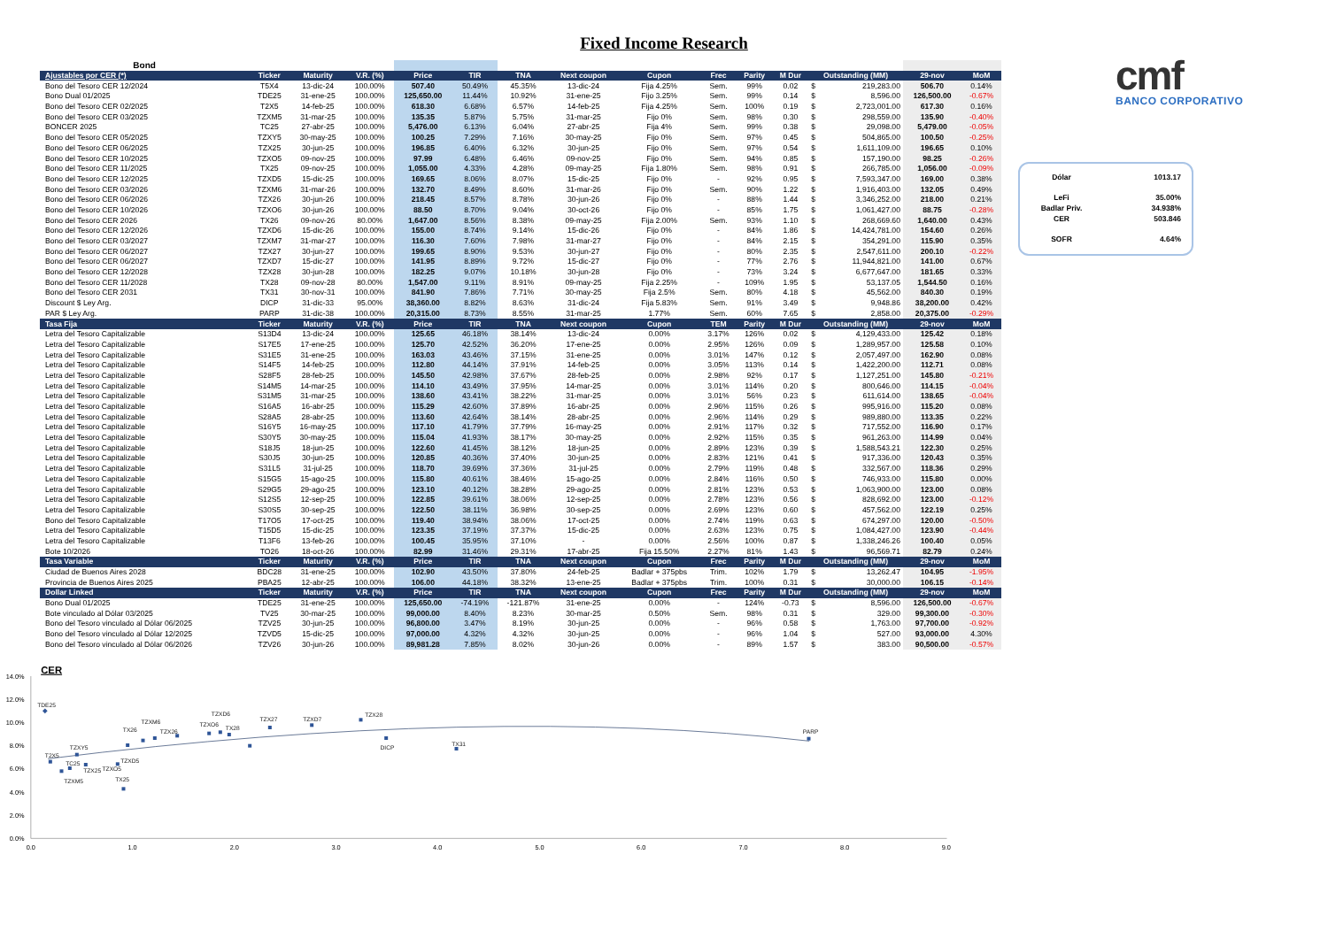Fixed Income Research
| Bond | | | | | | | | | | | | | | | |
| --- | --- | --- | --- | --- | --- | --- | --- | --- | --- | --- | --- | --- | --- | --- | --- |
| Ajustables por CER (*) | Ticker | Maturity | V.R. (%) | Price | TIR | TNA | Next coupon | Cupon | Frec | Parity | M Dur | Outstanding (MM) | | 29-nov | MoM |
| Bono del Tesoro CER 12/2024 | T5X4 | 13-dic-24 | 100.00% | 507.40 | 50.49% | 45.35% | 13-dic-24 | Fija 4.25% | Sem. | 99% | 0.02 | $ | 219,283.00 | 506.70 | 0.14% |
| Bono Dual 01/2025 | TDE25 | 31-ene-25 | 100.00% | 125,650.00 | 11.44% | 10.92% | 31-ene-25 | Fijo 3.25% | Sem. | 99% | 0.14 | $ | 8,596.00 | 126,500.00 | -0.67% |
| Bono del Tesoro CER 02/2025 | T2X5 | 14-feb-25 | 100.00% | 618.30 | 6.68% | 6.57% | 14-feb-25 | Fija 4.25% | Sem. | 100% | 0.19 | $ | 2,723,001.00 | 617.30 | 0.16% |
| Bono del Tesoro CER 03/2025 | TZXM5 | 31-mar-25 | 100.00% | 135.35 | 5.87% | 5.75% | 31-mar-25 | Fijo 0% | Sem. | 98% | 0.30 | $ | 298,559.00 | 135.90 | -0.40% |
| BONCER 2025 | TC25 | 27-abr-25 | 100.00% | 5,476.00 | 6.13% | 6.04% | 27-abr-25 | Fija 4% | Sem. | 99% | 0.38 | $ | 29,098.00 | 5,479.00 | -0.05% |
| Bono del Tesoro CER 05/2025 | TZXY5 | 30-may-25 | 100.00% | 100.25 | 7.29% | 7.16% | 30-may-25 | Fijo 0% | Sem. | 97% | 0.45 | $ | 504,865.00 | 100.50 | -0.25% |
| Bono del Tesoro CER 06/2025 | TZX25 | 30-jun-25 | 100.00% | 196.85 | 6.40% | 6.32% | 30-jun-25 | Fijo 0% | Sem. | 97% | 0.54 | $ | 1,611,109.00 | 196.65 | 0.10% |
| Bono del Tesoro CER 10/2025 | TZXO5 | 09-nov-25 | 100.00% | 97.99 | 6.48% | 6.46% | 09-nov-25 | Fijo 0% | Sem. | 94% | 0.85 | $ | 157,190.00 | 98.25 | -0.26% |
| Bono del Tesoro CER 11/2025 | TX25 | 09-nov-25 | 100.00% | 1,055.00 | 4.33% | 4.28% | 09-may-25 | Fija 1.80% | Sem. | 98% | 0.91 | $ | 266,785.00 | 1,056.00 | -0.09% |
| Bono del Tesoro CER 12/2025 | TZXD5 | 15-dic-25 | 100.00% | 169.65 | 8.06% | 8.07% | 15-dic-25 | Fijo 0% | - | 92% | 0.95 | $ | 7,593,347.00 | 169.00 | 0.38% |
| Bono del Tesoro CER 03/2026 | TZXM6 | 31-mar-26 | 100.00% | 132.70 | 8.49% | 8.60% | 31-mar-26 | Fijo 0% | Sem. | 90% | 1.22 | $ | 1,916,403.00 | 132.05 | 0.49% |
| Bono del Tesoro CER 06/2026 | TZX26 | 30-jun-26 | 100.00% | 218.45 | 8.57% | 8.78% | 30-jun-26 | Fijo 0% | - | 88% | 1.44 | $ | 3,346,252.00 | 218.00 | 0.21% |
| Bono del Tesoro CER 10/2026 | TZXO6 | 30-jun-26 | 100.00% | 88.50 | 8.70% | 9.04% | 30-oct-26 | Fijo 0% | - | 85% | 1.75 | $ | 1,061,427.00 | 88.75 | -0.28% |
| Bono del Tesoro CER 2026 | TX26 | 09-nov-26 | 80.00% | 1,647.00 | 8.56% | 8.38% | 09-may-25 | Fija 2.00% | Sem. | 93% | 1.10 | $ | 268,669.60 | 1,640.00 | 0.43% |
| Bono del Tesoro CER 12/2026 | TZXD6 | 15-dic-26 | 100.00% | 155.00 | 8.74% | 9.14% | 15-dic-26 | Fijo 0% | - | 84% | 1.86 | $ | 14,424,781.00 | 154.60 | 0.26% |
| Bono del Tesoro CER 03/2027 | TZXM7 | 31-mar-27 | 100.00% | 116.30 | 7.60% | 7.98% | 31-mar-27 | Fijo 0% | - | 84% | 2.15 | $ | 354,291.00 | 115.90 | 0.35% |
| Bono del Tesoro CER 06/2027 | TZX27 | 30-jun-27 | 100.00% | 199.65 | 8.90% | 9.53% | 30-jun-27 | Fijo 0% | - | 80% | 2.35 | $ | 2,547,611.00 | 200.10 | -0.22% |
| Bono del Tesoro CER 06/2027 | TZXD7 | 15-dic-27 | 100.00% | 141.95 | 8.89% | 9.72% | 15-dic-27 | Fijo 0% | - | 77% | 2.76 | $ | 11,944,821.00 | 141.00 | 0.67% |
| Bono del Tesoro CER 12/2028 | TZX28 | 30-jun-28 | 100.00% | 182.25 | 9.07% | 10.18% | 30-jun-28 | Fijo 0% | - | 73% | 3.24 | $ | 6,677,647.00 | 181.65 | 0.33% |
| Bono del Tesoro CER 11/2028 | TX28 | 09-nov-28 | 80.00% | 1,547.00 | 9.11% | 8.91% | 09-may-25 | Fija 2.25% | - | 109% | 1.95 | $ | 53,137.05 | 1,544.50 | 0.16% |
| Bono del Tesoro CER 2031 | TX31 | 30-nov-31 | 100.00% | 841.90 | 7.86% | 7.71% | 30-may-25 | Fija 2.5% | Sem. | 80% | 4.18 | $ | 45,562.00 | 840.30 | 0.19% |
| Discount $ Ley Arg. | DICP | 31-dic-33 | 95.00% | 38,360.00 | 8.82% | 8.63% | 31-dic-24 | Fija 5.83% | Sem. | 91% | 3.49 | $ | 9,948.86 | 38,200.00 | 0.42% |
| PAR $ Ley Arg. | PARP | 31-dic-38 | 100.00% | 20,315.00 | 8.73% | 8.55% | 31-mar-25 | 1.77% | Sem. | 60% | 7.65 | $ | 2,858.00 | 20,375.00 | -0.29% |
| Tasa Fija | Ticker | Maturity | V.R. (%) | Price | TIR | TNA | Next coupon | Cupon | TEM | Parity | M Dur | Outstanding (MM) | | 29-nov | MoM |
| Letra del Tesoro Capitalizable | S13D4 | 13-dic-24 | 100.00% | 125.65 | 46.18% | 38.14% | 13-dic-24 | 0.00% | 3.17% | 126% | 0.02 | $ | 4,129,433.00 | 125.42 | 0.18% |
| Letra del Tesoro Capitalizable | S17E5 | 17-ene-25 | 100.00% | 125.70 | 42.52% | 36.20% | 17-ene-25 | 0.00% | 2.95% | 126% | 0.09 | $ | 1,289,957.00 | 125.58 | 0.10% |
| Letra del Tesoro Capitalizable | S31E5 | 31-ene-25 | 100.00% | 163.03 | 43.46% | 37.15% | 31-ene-25 | 0.00% | 3.01% | 147% | 0.12 | $ | 2,057,497.00 | 162.90 | 0.08% |
| Letra del Tesoro Capitalizable | S14F5 | 14-feb-25 | 100.00% | 112.80 | 44.14% | 37.91% | 14-feb-25 | 0.00% | 3.05% | 113% | 0.14 | $ | 1,422,200.00 | 112.71 | 0.08% |
| Letra del Tesoro Capitalizable | S28F5 | 28-feb-25 | 100.00% | 145.50 | 42.98% | 37.67% | 28-feb-25 | 0.00% | 2.98% | 92% | 0.17 | $ | 1,127,251.00 | 145.80 | -0.21% |
| Letra del Tesoro Capitalizable | S14M5 | 14-mar-25 | 100.00% | 114.10 | 43.49% | 37.95% | 14-mar-25 | 0.00% | 3.01% | 114% | 0.20 | $ | 800,646.00 | 114.15 | -0.04% |
| Letra del Tesoro Capitalizable | S31M5 | 31-mar-25 | 100.00% | 138.60 | 43.41% | 38.22% | 31-mar-25 | 0.00% | 3.01% | 56% | 0.23 | $ | 611,614.00 | 138.65 | -0.04% |
| Letra del Tesoro Capitalizable | S16A5 | 16-abr-25 | 100.00% | 115.29 | 42.60% | 37.89% | 16-abr-25 | 0.00% | 2.96% | 115% | 0.26 | $ | 995,916.00 | 115.20 | 0.08% |
| Letra del Tesoro Capitalizable | S28A5 | 28-abr-25 | 100.00% | 113.60 | 42.64% | 38.14% | 28-abr-25 | 0.00% | 2.96% | 114% | 0.29 | $ | 989,880.00 | 113.35 | 0.22% |
| Letra del Tesoro Capitalizable | S16Y5 | 16-may-25 | 100.00% | 117.10 | 41.79% | 37.79% | 16-may-25 | 0.00% | 2.91% | 117% | 0.32 | $ | 717,552.00 | 116.90 | 0.17% |
| Letra del Tesoro Capitalizable | S30Y5 | 30-may-25 | 100.00% | 115.04 | 41.93% | 38.17% | 30-may-25 | 0.00% | 2.92% | 115% | 0.35 | $ | 961,263.00 | 114.99 | 0.04% |
| Letra del Tesoro Capitalizable | S18J5 | 18-jun-25 | 100.00% | 122.60 | 41.45% | 38.12% | 18-jun-25 | 0.00% | 2.89% | 123% | 0.39 | $ | 1,588,543.21 | 122.30 | 0.25% |
| Letra del Tesoro Capitalizable | S30J5 | 30-jun-25 | 100.00% | 120.85 | 40.36% | 37.40% | 30-jun-25 | 0.00% | 2.83% | 121% | 0.41 | $ | 917,336.00 | 120.43 | 0.35% |
| Letra del Tesoro Capitalizable | S31L5 | 31-jul-25 | 100.00% | 118.70 | 39.69% | 37.36% | 31-jul-25 | 0.00% | 2.79% | 119% | 0.48 | $ | 332,567.00 | 118.36 | 0.29% |
| Letra del Tesoro Capitalizable | S15G5 | 15-ago-25 | 100.00% | 115.80 | 40.61% | 38.46% | 15-ago-25 | 0.00% | 2.84% | 116% | 0.50 | $ | 746,933.00 | 115.80 | 0.00% |
| Letra del Tesoro Capitalizable | S29G5 | 29-ago-25 | 100.00% | 123.10 | 40.12% | 38.28% | 29-ago-25 | 0.00% | 2.81% | 123% | 0.53 | $ | 1,063,900.00 | 123.00 | 0.08% |
| Letra del Tesoro Capitalizable | S12S5 | 12-sep-25 | 100.00% | 122.85 | 39.61% | 38.06% | 12-sep-25 | 0.00% | 2.78% | 123% | 0.56 | $ | 828,692.00 | 123.00 | -0.12% |
| Letra del Tesoro Capitalizable | S30S5 | 30-sep-25 | 100.00% | 122.50 | 38.11% | 36.98% | 30-sep-25 | 0.00% | 2.69% | 123% | 0.60 | $ | 457,562.00 | 122.19 | 0.25% |
| Bono del Tesoro Capitalizable | T17O5 | 17-oct-25 | 100.00% | 119.40 | 38.94% | 38.06% | 17-oct-25 | 0.00% | 2.74% | 119% | 0.63 | $ | 674,297.00 | 120.00 | -0.50% |
| Letra del Tesoro Capitalizable | T15D5 | 15-dic-25 | 100.00% | 123.35 | 37.19% | 37.37% | 15-dic-25 | 0.00% | 2.63% | 123% | 0.75 | $ | 1,084,427.00 | 123.90 | -0.44% |
| Letra del Tesoro Capitalizable | T13F6 | 13-feb-26 | 100.00% | 100.45 | 35.95% | 37.10% | - | 0.00% | 2.56% | 100% | 0.87 | $ | 1,338,246.26 | 100.40 | 0.05% |
| Bote 10/2026 | TO26 | 18-oct-26 | 100.00% | 82.99 | 31.46% | 29.31% | 17-abr-25 | Fija 15.50% | 2.27% | 81% | 1.43 | $ | 96,569.71 | 82.79 | 0.24% |
| Tasa Variable | Ticker | Maturity | V.R. (%) | Price | TIR | TNA | Next coupon | Cupon | Frec | Parity | M Dur | Outstanding (MM) | | 29-nov | MoM |
| Ciudad de Buenos Aires 2028 | BDC28 | 31-ene-25 | 100.00% | 102.90 | 43.50% | 37.80% | 24-feb-25 | Badlar + 375pbs | Trim. | 102% | 1.79 | $ | 13,262.47 | 104.95 | -1.95% |
| Provincia de Buenos Aires 2025 | PBA25 | 12-abr-25 | 100.00% | 106.00 | 44.18% | 38.32% | 13-ene-25 | Badlar + 375pbs | Trim. | 100% | 0.31 | $ | 30,000.00 | 106.15 | -0.14% |
| Dollar Linked | Ticker | Maturity | V.R. (%) | Price | TIR | TNA | Next coupon | Cupon | Frec | Parity | M Dur | Outstanding (MM) | | 29-nov | MoM |
| Bono Dual 01/2025 | TDE25 | 31-ene-25 | 100.00% | 125,650.00 | -74.19% | -121.87% | 31-ene-25 | 0.00% | - | 124% | -0.73 | $ | 8,596.00 | 126,500.00 | -0.67% |
| Bote vinculado al Dólar 03/2025 | TV25 | 30-mar-25 | 100.00% | 99,000.00 | 8.40% | 8.23% | 30-mar-25 | 0.50% | Sem. | 98% | 0.31 | $ | 329.00 | 99,300.00 | -0.30% |
| Bono del Tesoro vinculado al Dólar 06/2025 | TZV25 | 30-jun-25 | 100.00% | 96,800.00 | 3.47% | 8.19% | 30-jun-25 | 0.00% | - | 96% | 0.58 | $ | 1,763.00 | 97,700.00 | -0.92% |
| Bono del Tesoro vinculado al Dólar 12/2025 | TZVD5 | 15-dic-25 | 100.00% | 97,000.00 | 4.32% | 4.32% | 30-jun-25 | 0.00% | - | 96% | 1.04 | $ | 527.00 | 93,000.00 | 4.30% |
| Bono del Tesoro vinculado al Dólar 06/2026 | TZV26 | 30-jun-26 | 100.00% | 89,981.28 | 7.85% | 8.02% | 30-jun-26 | 0.00% | - | 89% | 1.57 | $ | 383.00 | 90,500.00 | -0.57% |
CER
14.0%
12.0%
10.0%
8.0%
6.0%
4.0%
2.0%
0.0%
0.0
1.0
2.0
3.0
4.0
5.0
6.0
7.0
8.0
9.0
TDE25
T2X5
TZXM5
TC25
TZXY5
TZX25
TZXO5
TX25
TZXD5
TX26
TZXM6
TZX26
TZXO6
TZXD6
TX28
TZX27
TZXD7
TZX28
DICP
TX31
PARP
cmf
BANCO CORPORATIVO
Dólar 1013.17
LeFi 35.00%
Badlar Priv. 34.938%
CER 503.846
SOFR 4.64%